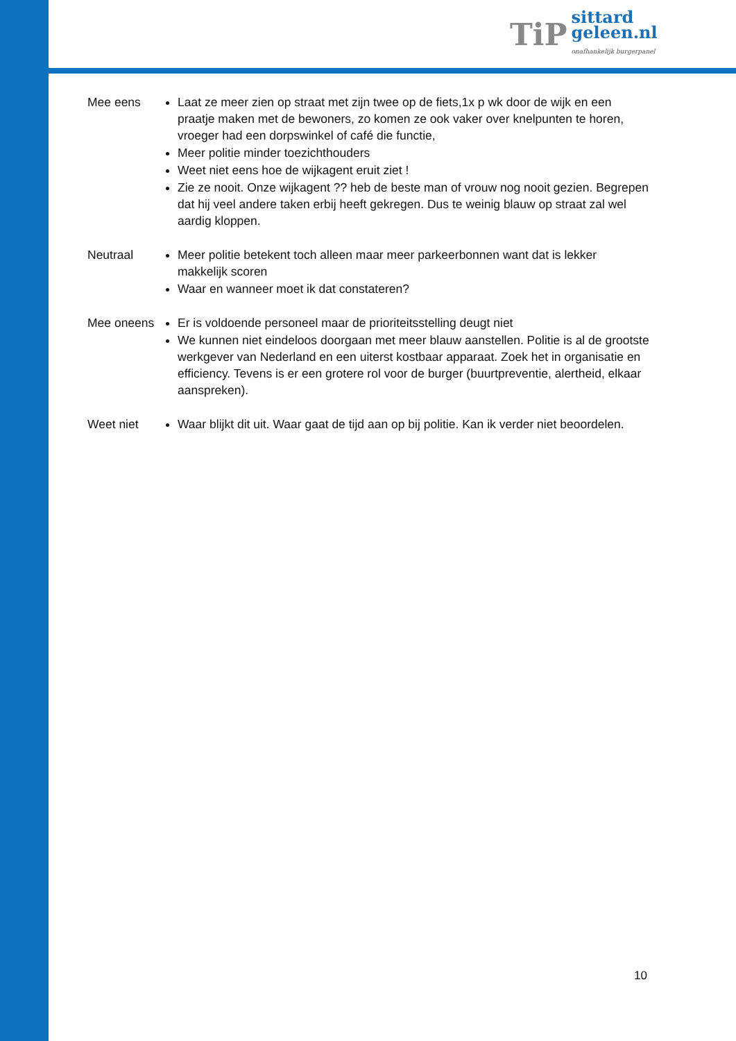TiP
sittard
geleen.nl
onafhankelijk burgerpanel
Mee eens Laat ze meer zien op straat met zijn twee op de fiets,1x p wk door de wijk en een praatje maken met de bewoners, zo komen ze ook vaker over knelpunten te horen, vroeger had een dorpswinkel of café die functie,
Meer politie minder toezichthouders
Weet niet eens hoe de wijkagent eruit ziet !
Zie ze nooit. Onze wijkagent ?? heb de beste man of vrouw nog nooit gezien. Begrepen dat hij veel andere taken erbij heeft gekregen. Dus te weinig blauw op straat zal wel aardig kloppen.
Neutraal Meer politie betekent toch alleen maar meer parkeerbonnen want dat is lekker makkelijk scoren
Waar en wanneer moet ik dat constateren?
Mee oneens
Er is voldoende personeel maar de prioriteitsstelling deugt niet
We kunnen niet eindeloos doorgaan met meer blauw aanstellen. Politie is al de grootste werkgever van Nederland en een uiterst kostbaar apparaat. Zoek het in organisatie en efficiency. Tevens is er een grotere rol voor de burger (buurtpreventie, alertheid, elkaar aanspreken).
Weet niet Waar blijkt dit uit. Waar gaat de tijd aan op bij politie. Kan ik verder niet beoordelen.
10